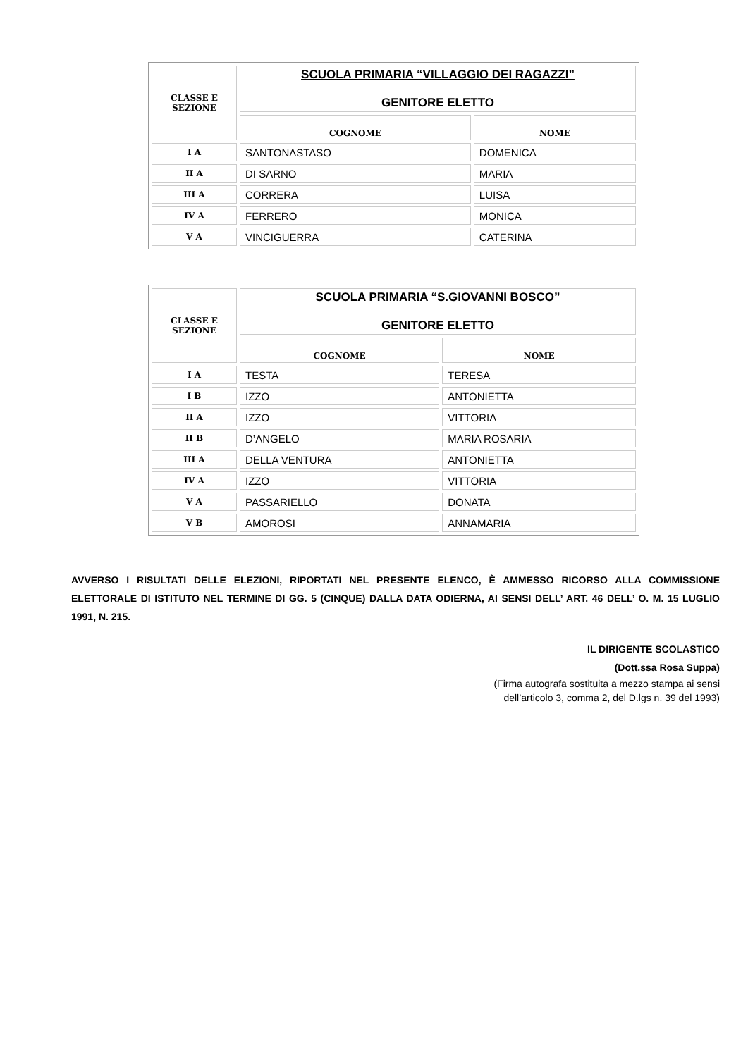| CLASSE E SEZIONE | SCUOLA PRIMARIA “VILLAGGIO DEI RAGAZZI” GENITORE ELETTO | |
| | COGNOME | NOME |
| I A | SANTONASTASO | DOMENICA |
| II A | DI SARNO | MARIA |
| III A | CORRERA | LUISA |
| IV A | FERRERO | MONICA |
| V A | VINCIGUERRA | CATERINA |
| CLASSE E SEZIONE | SCUOLA PRIMARIA “S.GIOVANNI BOSCO” GENITORE ELETTO | |
| | COGNOME | NOME |
| I A | TESTA | TERESA |
| I B | IZZO | ANTONIETTA |
| II A | IZZO | VITTORIA |
| II B | D’ANGELO | MARIA ROSARIA |
| III A | DELLA VENTURA | ANTONIETTA |
| IV A | IZZO | VITTORIA |
| V A | PASSARIELLO | DONATA |
| V B | AMOROSI | ANNAMARIA |
AVVERSO I RISULTATI DELLE ELEZIONI, RIPORTATI NEL PRESENTE ELENCO, È AMMESSO RICORSO ALLA COMMISSIONE ELETTORALE DI ISTITUTO NEL TERMINE DI GG. 5 (CINQUE) DALLA DATA ODIERNA, AI SENSI DELL’ ART. 46 DELL’ O. M. 15 LUGLIO 1991, N. 215.
IL DIRIGENTE SCOLASTICO
(Dott.ssa Rosa Suppa)
(Firma autografa sostituita a mezzo stampa ai sensi
dell’articolo 3, comma 2, del D.lgs n. 39 del 1993)